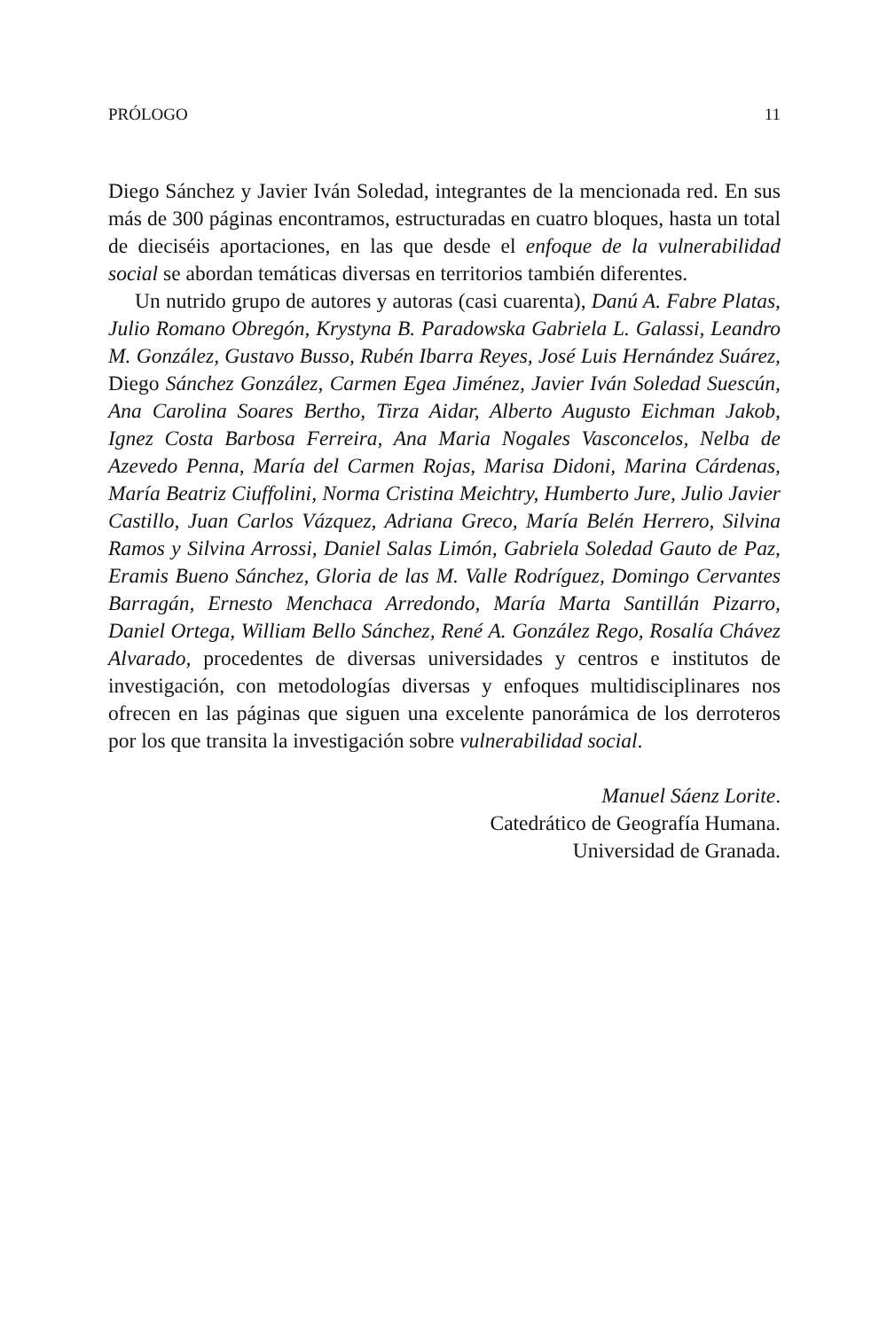PRÓLOGO 11
Diego Sánchez y Javier Iván Soledad, integrantes de la mencionada red. En sus más de 300 páginas encontramos, estructuradas en cuatro bloques, hasta un total de dieciséis aportaciones, en las que desde el enfoque de la vulnerabilidad social se abordan temáticas diversas en territorios también diferentes.
Un nutrido grupo de autores y autoras (casi cuarenta), Danú A. Fabre Platas, Julio Romano Obregón, Krystyna B. Paradowska Gabriela L. Galassi, Leandro M. González, Gustavo Busso, Rubén Ibarra Reyes, José Luis Hernández Suárez, Diego Sánchez González, Carmen Egea Jiménez, Javier Iván Soledad Suescún, Ana Carolina Soares Bertho, Tirza Aidar, Alberto Augusto Eichman Jakob, Ignez Costa Barbosa Ferreira, Ana Maria Nogales Vasconcelos, Nelba de Azevedo Penna, María del Carmen Rojas, Marisa Didoni, Marina Cárdenas, María Beatriz Ciuffolini, Norma Cristina Meichtry, Humberto Jure, Julio Javier Castillo, Juan Carlos Vázquez, Adriana Greco, María Belén Herrero, Silvina Ramos y Silvina Arrossi, Daniel Salas Limón, Gabriela Soledad Gauto de Paz, Eramis Bueno Sánchez, Gloria de las M. Valle Rodríguez, Domingo Cervantes Barragán, Ernesto Menchaca Arredondo, María Marta Santillán Pizarro, Daniel Ortega, William Bello Sánchez, René A. González Rego, Rosalía Chávez Alvarado, procedentes de diversas universidades y centros e institutos de investigación, con metodologías diversas y enfoques multidisciplinares nos ofrecen en las páginas que siguen una excelente panorámica de los derroteros por los que transita la investigación sobre vulnerabilidad social.
Manuel Sáenz Lorite.
Catedrático de Geografía Humana.
Universidad de Granada.